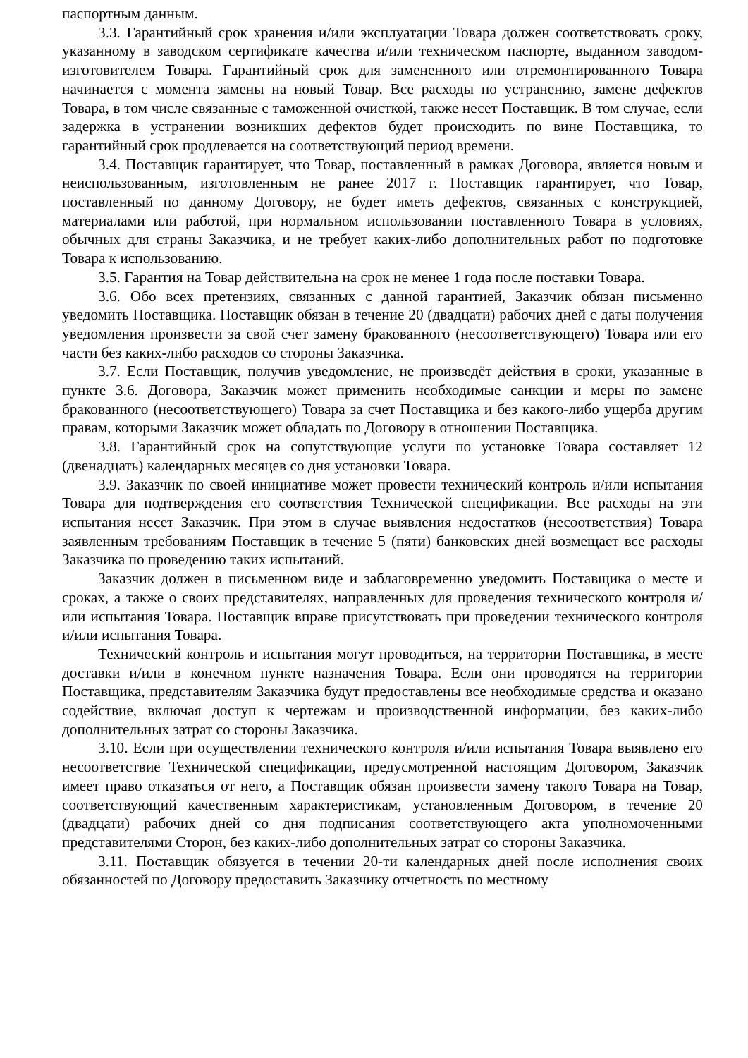паспортным данным.
3.3. Гарантийный срок хранения и/или эксплуатации Товара должен соответствовать сроку, указанному в заводском сертификате качества и/или техническом паспорте, выданном заводом-изготовителем Товара. Гарантийный срок для замененного или отремонтированного Товара начинается с момента замены на новый Товар. Все расходы по устранению, замене дефектов Товара, в том числе связанные с таможенной очисткой, также несет Поставщик. В том случае, если задержка в устранении возникших дефектов будет происходить по вине Поставщика, то гарантийный срок продлевается на соответствующий период времени.
3.4. Поставщик гарантирует, что Товар, поставленный в рамках Договора, является новым и неиспользованным, изготовленным не ранее 2017 г. Поставщик гарантирует, что Товар, поставленный по данному Договору, не будет иметь дефектов, связанных с конструкцией, материалами или работой, при нормальном использовании поставленного Товара в условиях, обычных для страны Заказчика, и не требует каких-либо дополнительных работ по подготовке Товара к использованию.
3.5. Гарантия на Товар действительна на срок не менее 1 года после поставки Товара.
3.6. Обо всех претензиях, связанных с данной гарантией, Заказчик обязан письменно уведомить Поставщика. Поставщик обязан в течение 20 (двадцати) рабочих дней с даты получения уведомления произвести за свой счет замену бракованного (несоответствующего) Товара или его части без каких-либо расходов со стороны Заказчика.
3.7. Если Поставщик, получив уведомление, не произведёт действия в сроки, указанные в пункте 3.6. Договора, Заказчик может применить необходимые санкции и меры по замене бракованного (несоответствующего) Товара за счет Поставщика и без какого-либо ущерба другим правам, которыми Заказчик может обладать по Договору в отношении Поставщика.
3.8. Гарантийный срок на сопутствующие услуги по установке Товара составляет 12 (двенадцать) календарных месяцев со дня установки Товара.
3.9. Заказчик по своей инициативе может провести технический контроль и/или испытания Товара для подтверждения его соответствия Технической спецификации. Все расходы на эти испытания несет Заказчик. При этом в случае выявления недостатков (несоответствия) Товара заявленным требованиям Поставщик в течение 5 (пяти) банковских дней возмещает все расходы Заказчика по проведению таких испытаний.
Заказчик должен в письменном виде и заблаговременно уведомить Поставщика о месте и сроках, а также о своих представителях, направленных для проведения технического контроля и/или испытания Товара. Поставщик вправе присутствовать при проведении технического контроля и/или испытания Товара.
Технический контроль и испытания могут проводиться, на территории Поставщика, в месте доставки и/или в конечном пункте назначения Товара. Если они проводятся на территории Поставщика, представителям Заказчика будут предоставлены все необходимые средства и оказано содействие, включая доступ к чертежам и производственной информации, без каких-либо дополнительных затрат со стороны Заказчика.
3.10. Если при осуществлении технического контроля и/или испытания Товара выявлено его несоответствие Технической спецификации, предусмотренной настоящим Договором, Заказчик имеет право отказаться от него, а Поставщик обязан произвести замену такого Товара на Товар, соответствующий качественным характеристикам, установленным Договором, в течение 20 (двадцати) рабочих дней со дня подписания соответствующего акта уполномоченными представителями Сторон, без каких-либо дополнительных затрат со стороны Заказчика.
3.11. Поставщик обязуется в течении 20-ти календарных дней после исполнения своих обязанностей по Договору предоставить Заказчику отчетность по местному